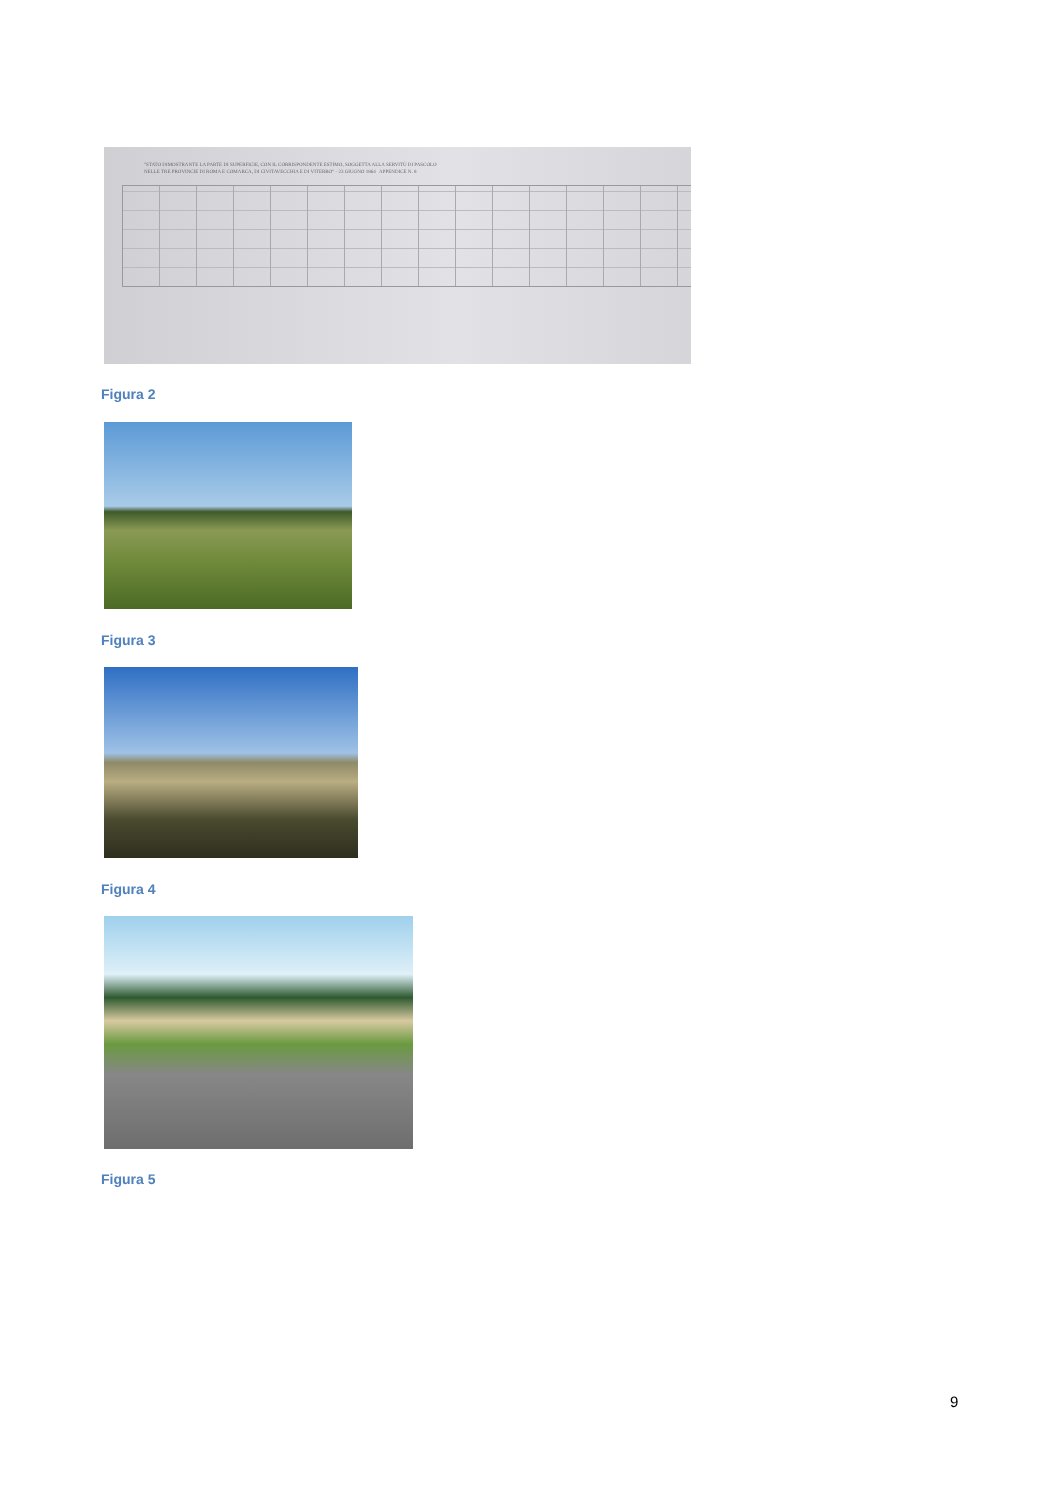"STATO DIMOSTRANTE LA PARTE DI SUPERFICIE, CON IL CORRISPONDENTE ESTIMO, SOGGETTA ALLA SERVITÙ DI PASCOLO
NELLE TRE PROVINCIE DI ROMA E COMARCA, DI CIVITAVECCHIA E DI VITERBO" - 23 GIUGNO 1864 APPENDICE N. 8
Figura 2
Figura 3
Figura 4
Figura 5
9